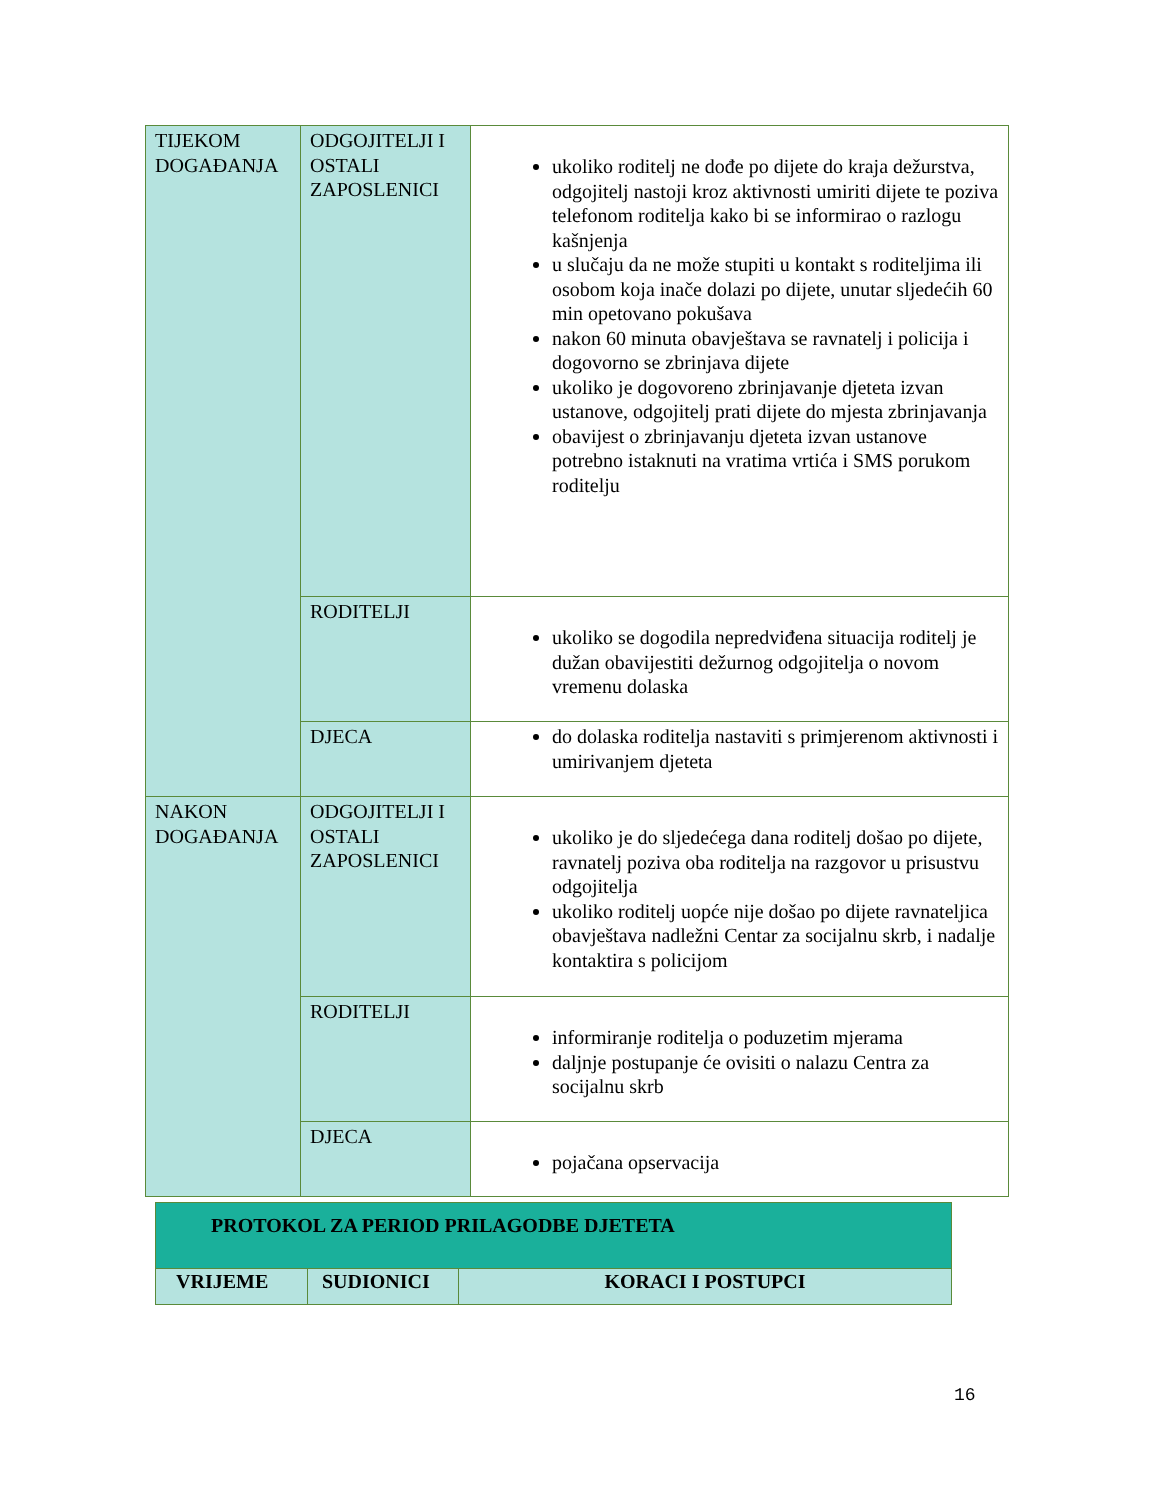| TIJEKOM DOGAĐANJA | ODGOJITELJI I OSTALI ZAPOSLENICI | ukoliko roditelj ne dođe po dijete do kraja dežurstva, odgojitelj nastoji kroz aktivnosti umiriti dijete te poziva telefonom roditelja kako bi se informirao o razlogu kašnjenja u slučaju da ne može stupiti u kontakt s roditeljima ili osobom koja inače dolazi po dijete, unutar sljedećih 60 min opetovano pokušava nakon 60 minuta obavještava se ravnatelj i policija i dogovorno se zbrinjava dijete ukoliko je dogovoreno zbrinjavanje djeteta izvan ustanove, odgojitelj prati dijete do mjesta zbrinjavanja obavijest o zbrinjavanju djeteta izvan ustanove potrebno istaknuti na vratima vrtića i SMS porukom roditelju |
| | RODITELJI | ukoliko se dogodila nepredviđena situacija roditelj je dužan obavijestiti dežurnog odgojitelja o novom vremenu dolaska |
| | DJECA | do dolaska roditelja nastaviti s primjerenom aktivnosti i umirivanjem djeteta |
| NAKON DOGAĐANJA | ODGOJITELJI I OSTALI ZAPOSLENICI | ukoliko je do sljedećega dana roditelj došao po dijete, ravnatelj poziva oba roditelja na razgovor u prisustvu odgojitelja ukoliko roditelj uopće nije došao po dijete ravnateljica obavještava nadležni Centar za socijalnu skrb, i nadalje kontaktira s policijom |
| | RODITELJI | informiranje roditelja o poduzetim mjerama daljnje postupanje će ovisiti o nalazu Centra za socijalnu skrb |
| | DJECA | pojačana opservacija |
| PROTOKOL ZA PERIOD PRILAGODBE DJETETA | | |
| --- | --- | --- |
| VRIJEME | SUDIONICI | KORACI I POSTUPCI |
16